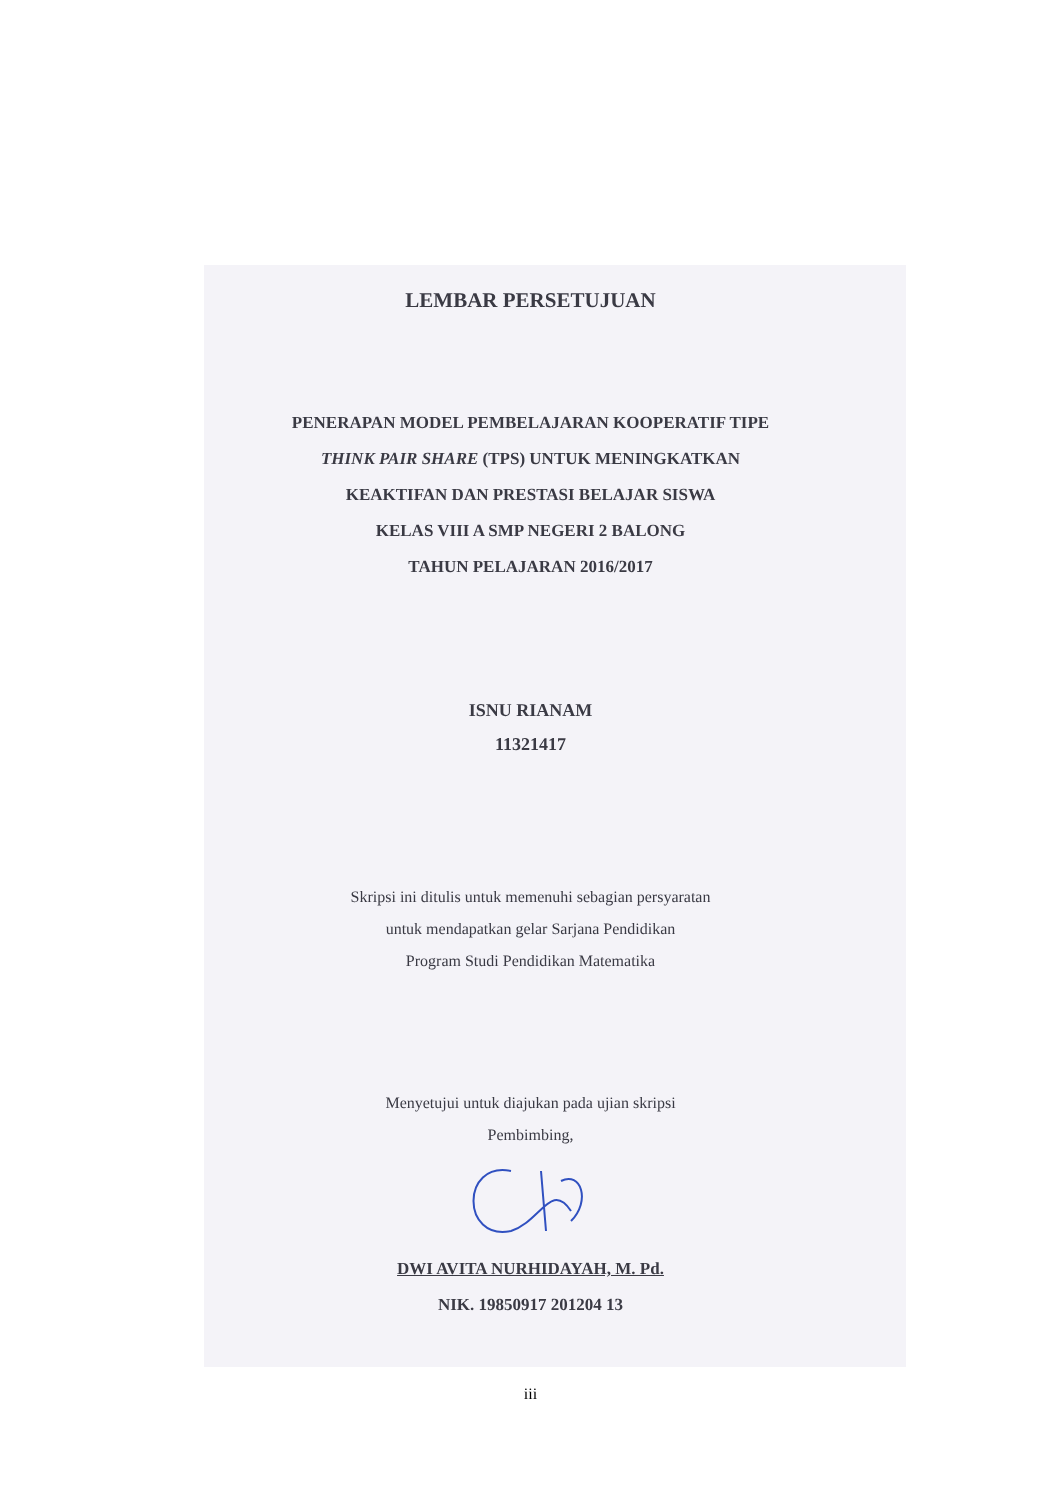LEMBAR PERSETUJUAN
PENERAPAN MODEL PEMBELAJARAN KOOPERATIF TIPE
THINK PAIR SHARE (TPS) UNTUK MENINGKATKAN
KEAKTIFAN DAN PRESTASI BELAJAR SISWA
KELAS VIII A SMP NEGERI 2 BALONG
TAHUN PELAJARAN 2016/2017
ISNU RIANAM
11321417
Skripsi ini ditulis untuk memenuhi sebagian persyaratan
untuk mendapatkan gelar Sarjana Pendidikan
Program Studi Pendidikan Matematika
Menyetujui untuk diajukan pada ujian skripsi
Pembimbing,
DWI AVITA NURHIDAYAH, M. Pd.
NIK. 19850917 201204 13
iii